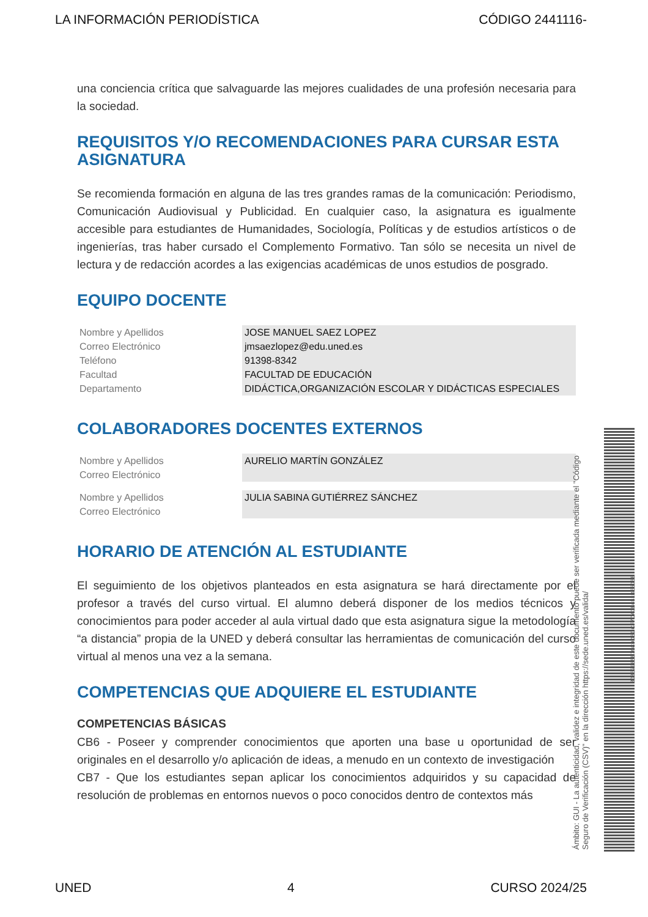LA INFORMACIÓN PERIODÍSTICA CÓDIGO 2441116-
una conciencia crítica que salvaguarde las mejores cualidades de una profesión necesaria para la sociedad.
REQUISITOS Y/O RECOMENDACIONES PARA CURSAR ESTA ASIGNATURA
Se recomienda formación en alguna de las tres grandes ramas de la comunicación: Periodismo, Comunicación Audiovisual y Publicidad. En cualquier caso, la asignatura es igualmente accesible para estudiantes de Humanidades, Sociología, Políticas y de estudios artísticos o de ingenierías, tras haber cursado el Complemento Formativo. Tan sólo se necesita un nivel de lectura y de redacción acordes a las exigencias académicas de unos estudios de posgrado.
EQUIPO DOCENTE
| Nombre y Apellidos | JOSE MANUEL SAEZ LOPEZ |
| Correo Electrónico | jmsaezlopez@edu.uned.es |
| Teléfono | 91398-8342 |
| Facultad | FACULTAD DE EDUCACIÓN |
| Departamento | DIDÁCTICA,ORGANIZACIÓN ESCOLAR Y DIDÁCTICAS ESPECIALES |
COLABORADORES DOCENTES EXTERNOS
| Nombre y Apellidos | AURELIO MARTÍN GONZÁLEZ |
| Correo Electrónico | |
| Nombre y Apellidos | JULIA SABINA GUTIÉRREZ SÁNCHEZ |
| Correo Electrónico | |
HORARIO DE ATENCIÓN AL ESTUDIANTE
El seguimiento de los objetivos planteados en esta asignatura se hará directamente por el profesor a través del curso virtual. El alumno deberá disponer de los medios técnicos y conocimientos para poder acceder al aula virtual dado que esta asignatura sigue la metodología “a distancia” propia de la UNED y deberá consultar las herramientas de comunicación del curso virtual al menos una vez a la semana.
COMPETENCIAS QUE ADQUIERE EL ESTUDIANTE
COMPETENCIAS BÁSICAS
CB6 - Poseer y comprender conocimientos que aporten una base u oportunidad de ser originales en el desarrollo y/o aplicación de ideas, a menudo en un contexto de investigación
CB7 - Que los estudiantes sepan aplicar los conocimientos adquiridos y su capacidad de resolución de problemas en entornos nuevos o poco conocidos dentro de contextos más
Ámbito: GUI - La autenticidad, validez e integridad de este documento puede ser verificada mediante el "Código Seguro de Verificación (CSV)" en la dirección https://sede.uned.es/valida/
303E7965E70C0DBDCF7DA3B651BE50BB
UNED 4 CURSO 2024/25